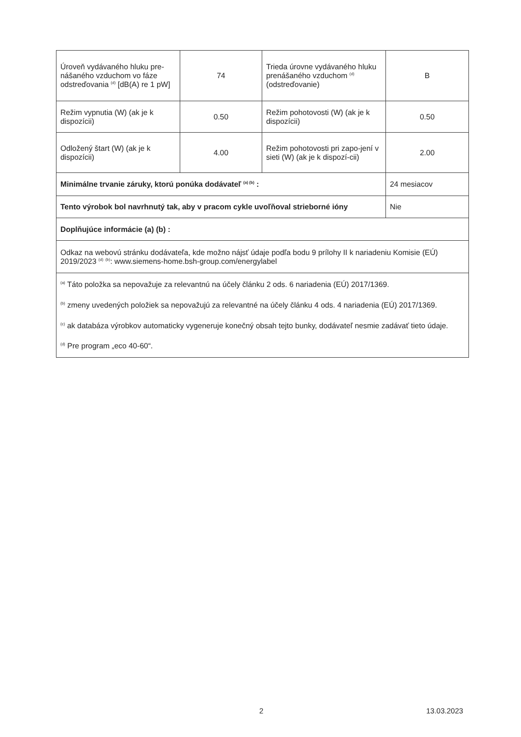| Úroveň vydávaného hluku pre-nášaného vzduchom vo fáze odstreďovania <sup>(d)</sup> [dB(A) re 1 pW] | 74 | Trieda úrovne vydávaného hluku prenášaného vzduchom <sup>(d)</sup> (odstreďovanie) | B |
| Režim vypnutia (W) (ak je k dispozícii) | 0.50 | Režim pohotovosti (W) (ak je k dispozícii) | 0.50 |
| Odložený štart (W) (ak je k dispozícii) | 4.00 | Režim pohotovosti pri zapo-jení v sieti (W) (ak je k dispozí-cii) | 2.00 |
| Minimálne trvanie záruky, ktorú ponúka dodávateľ <sup>(a) (b)</sup> : | | | 24 mesiacov |
| Tento výrobok bol navrhnutý tak, aby v pracom cykle uvoľňoval strieborné ióny | | | Nie |
| Doplňujúce informácie (a) (b) : | | | |
| Odkaz na webovú stránku dodávateľa, kde možno nájsť údaje podľa bodu 9 prílohy II k nariadeniu Komisie (EÚ) 2019/2023 <sup>(d)</sup> <sup>(b)</sup>: www.siemens-home.bsh-group.com/energylabel | | | |
| <sup>(a)</sup> Táto položka sa nepovažuje za relevantnú na účely článku 2 ods. 6 nariadenia (EÚ) 2017/1369. <sup>(b)</sup> zmeny uvedených položiek sa nepovažujú za relevantné na účely článku 4 ods. 4 nariadenia (EÚ) 2017/1369. <sup>(c)</sup> ak databáza výrobkov automaticky vygeneruje konečný obsah tejto bunky, dodávateľ nesmie zadávať tieto údaje. <sup>(d)</sup> Pre program „eco 40-60“. | | | |
2 13.03.2023